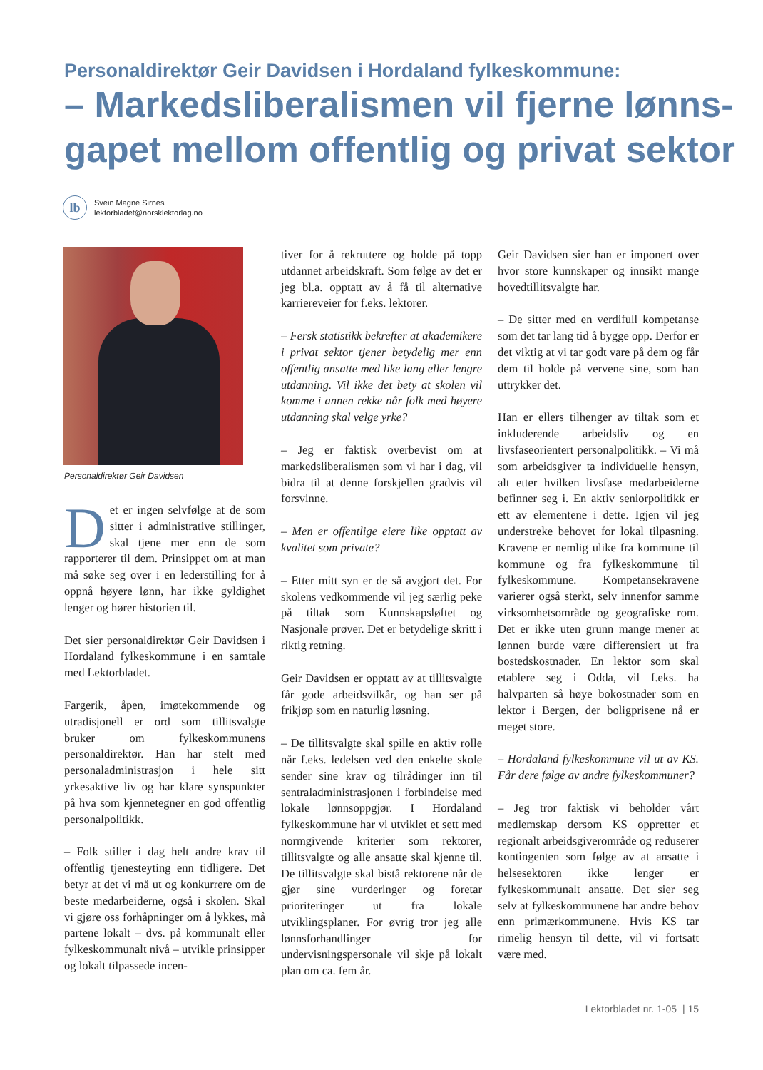Personaldirektør Geir Davidsen i Hordaland fylkeskommune:
– Markedsliberalismen vil fjerne lønns-gapet mellom offentlig og privat sektor
lb
Svein Magne Sirnes
lektorbladet@norsklektorlag.no
Personaldirektør Geir Davidsen
Det er ingen selvfølge at de som sitter i administrative stillinger, skal tjene mer enn de som rapporterer til dem. Prinsippet om at man må søke seg over i en lederstilling for å oppnå høyere lønn, har ikke gyldighet lenger og hører historien til.
Det sier personaldirektør Geir Davidsen i Hordaland fylkeskommune i en samtale med Lektorbladet.
Fargerik, åpen, imøtekommende og utradisjonell er ord som tillitsvalgte bruker om fylkeskommunens personaldirektør. Han har stelt med personaladministrasjon i hele sitt yrkesaktive liv og har klare synspunkter på hva som kjennetegner en god offentlig personalpolitikk.
– Folk stiller i dag helt andre krav til offentlig tjenesteyting enn tidligere. Det betyr at det vi må ut og konkurrere om de beste medarbeiderne, også i skolen. Skal vi gjøre oss forhåpninger om å lykkes, må partene lokalt – dvs. på kommunalt eller fylkeskommunalt nivå – utvikle prinsipper og lokalt tilpassede incen-
tiver for å rekruttere og holde på topp utdannet arbeidskraft. Som følge av det er jeg bl.a. opptatt av å få til alternative karriereveier for f.eks. lektorer.
– Fersk statistikk bekrefter at akademikere i privat sektor tjener betydelig mer enn offentlig ansatte med like lang eller lengre utdanning. Vil ikke det bety at skolen vil komme i annen rekke når folk med høyere utdanning skal velge yrke?
– Jeg er faktisk overbevist om at markedsliberalismen som vi har i dag, vil bidra til at denne forskjellen gradvis vil forsvinne.
– Men er offentlige eiere like opptatt av kvalitet som private?
– Etter mitt syn er de så avgjort det. For skolens vedkommende vil jeg særlig peke på tiltak som Kunnskapsløftet og Nasjonale prøver. Det er betydelige skritt i riktig retning.
Geir Davidsen er opptatt av at tillitsvalgte får gode arbeidsvilkår, og han ser på frikjøp som en naturlig løsning.
– De tillitsvalgte skal spille en aktiv rolle når f.eks. ledelsen ved den enkelte skole sender sine krav og tilrådinger inn til sentraladministrasjonen i forbindelse med lokale lønnsoppgjør. I Hordaland fylkeskommune har vi utviklet et sett med normgivende kriterier som rektorer, tillitsvalgte og alle ansatte skal kjenne til. De tillitsvalgte skal bistå rektorene når de gjør sine vurderinger og foretar prioriteringer ut fra lokale utviklingsplaner. For øvrig tror jeg alle lønnsforhandlinger for undervisningspersonale vil skje på lokalt plan om ca. fem år.
Geir Davidsen sier han er imponert over hvor store kunnskaper og innsikt mange hovedtillitsvalgte har.
– De sitter med en verdifull kompetanse som det tar lang tid å bygge opp. Derfor er det viktig at vi tar godt vare på dem og får dem til holde på vervene sine, som han uttrykker det.
Han er ellers tilhenger av tiltak som et inkluderende arbeidsliv og en livsfaseorientert personalpolitikk. – Vi må som arbeidsgiver ta individuelle hensyn, alt etter hvilken livsfase medarbeiderne befinner seg i. En aktiv seniorpolitikk er ett av elementene i dette. Igjen vil jeg understreke behovet for lokal tilpasning. Kravene er nemlig ulike fra kommune til kommune og fra fylkeskommune til fylkeskommune. Kompetansekravene varierer også sterkt, selv innenfor samme virksomhetsområde og geografiske rom. Det er ikke uten grunn mange mener at lønnen burde være differensiert ut fra bostedskostnader. En lektor som skal etablere seg i Odda, vil f.eks. ha halvparten så høye bokostnader som en lektor i Bergen, der boligprisene nå er meget store.
– Hordaland fylkeskommune vil ut av KS. Får dere følge av andre fylkeskommuner?
– Jeg tror faktisk vi beholder vårt medlemskap dersom KS oppretter et regionalt arbeidsgiverområde og reduserer kontingenten som følge av at ansatte i helsesektoren ikke lenger er fylkeskommunalt ansatte. Det sier seg selv at fylkeskommunene har andre behov enn primærkommunene. Hvis KS tar rimelig hensyn til dette, vil vi fortsatt være med.
Lektorbladet nr. 1-05 | 15